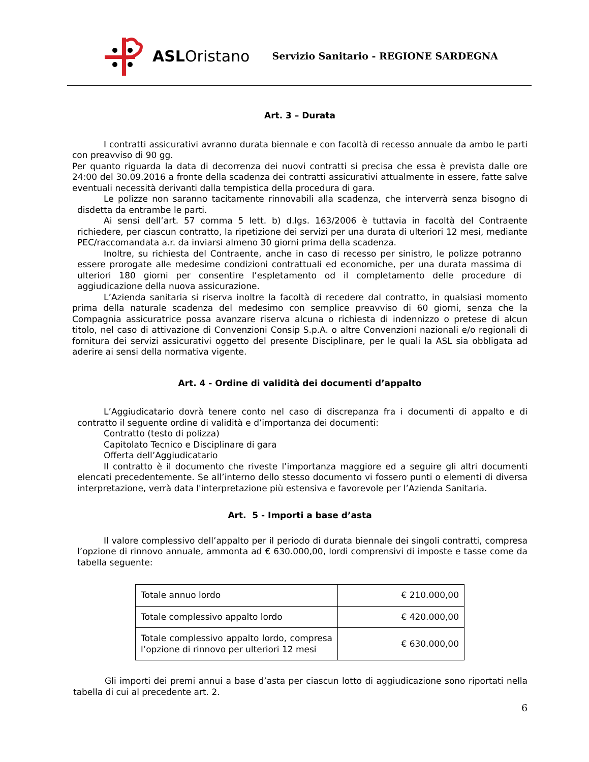ASLOristano
Servizio Sanitario - REGIONE SARDEGNA
Art. 3 – Durata
I contratti assicurativi avranno durata biennale e con facoltà di recesso annuale da ambo le parti con preavviso di 90 gg.
Per quanto riguarda la data di decorrenza dei nuovi contratti si precisa che essa è prevista dalle ore 24:00 del 30.09.2016 a fronte della scadenza dei contratti assicurativi attualmente in essere, fatte salve eventuali necessità derivanti dalla tempistica della procedura di gara.
Le polizze non saranno tacitamente rinnovabili alla scadenza, che interverrà senza bisogno di disdetta da entrambe le parti.
Ai sensi dell’art. 57 comma 5 lett. b) d.lgs. 163/2006 è tuttavia in facoltà del Contraente richiedere, per ciascun contratto, la ripetizione dei servizi per una durata di ulteriori 12 mesi, mediante PEC/raccomandata a.r. da inviarsi almeno 30 giorni prima della scadenza.
Inoltre, su richiesta del Contraente, anche in caso di recesso per sinistro, le polizze potranno essere prorogate alle medesime condizioni contrattuali ed economiche, per una durata massima di ulteriori 180 giorni per consentire l’espletamento od il completamento delle procedure di aggiudicazione della nuova assicurazione.
L’Azienda sanitaria si riserva inoltre la facoltà di recedere dal contratto, in qualsiasi momento prima della naturale scadenza del medesimo con semplice preavviso di 60 giorni, senza che la Compagnia assicuratrice possa avanzare riserva alcuna o richiesta di indennizzo o pretese di alcun titolo, nel caso di attivazione di Convenzioni Consip S.p.A. o altre Convenzioni nazionali e/o regionali di fornitura dei servizi assicurativi oggetto del presente Disciplinare, per le quali la ASL sia obbligata ad aderire ai sensi della normativa vigente.
Art. 4 - Ordine di validità dei documenti d’appalto
L’Aggiudicatario dovrà tenere conto nel caso di discrepanza fra i documenti di appalto e di contratto il seguente ordine di validità e d’importanza dei documenti:
Contratto (testo di polizza)
Capitolato Tecnico e Disciplinare di gara
Offerta dell’Aggiudicatario
Il contratto è il documento che riveste l’importanza maggiore ed a seguire gli altri documenti elencati precedentemente. Se all’interno dello stesso documento vi fossero punti o elementi di diversa interpretazione, verrà data l'interpretazione più estensiva e favorevole per l’Azienda Sanitaria.
Art. 5 - Importi a base d’asta
Il valore complessivo dell’appalto per il periodo di durata biennale dei singoli contratti, compresa l’opzione di rinnovo annuale, ammonta ad € 630.000,00, lordi comprensivi di imposte e tasse come da tabella seguente:
| Totale annuo lordo | € 210.000,00 |
| Totale complessivo appalto lordo | € 420.000,00 |
| Totale complessivo appalto lordo, compresa l’opzione di rinnovo per ulteriori 12 mesi | € 630.000,00 |
Gli importi dei premi annui a base d’asta per ciascun lotto di aggiudicazione sono riportati nella tabella di cui al precedente art. 2.
6